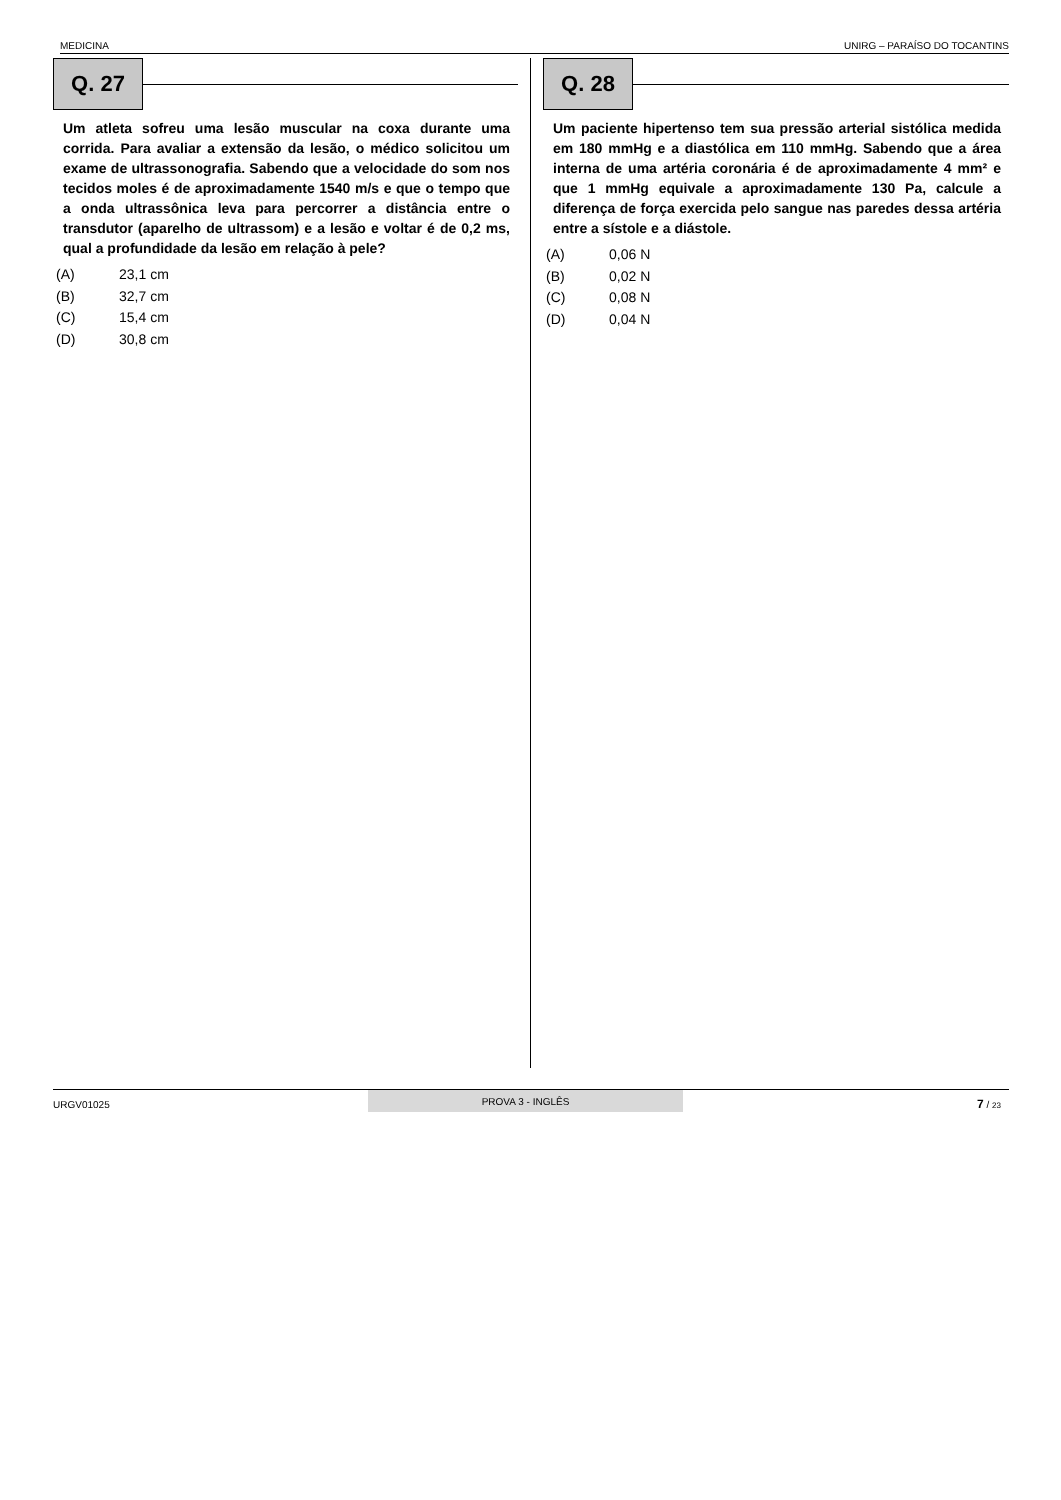MEDICINA UNIRG – PARAÍSO DO TOCANTINS
Q. 27
Um atleta sofreu uma lesão muscular na coxa durante uma corrida. Para avaliar a extensão da lesão, o médico solicitou um exame de ultrassonografia. Sabendo que a velocidade do som nos tecidos moles é de aproximadamente 1540 m/s e que o tempo que a onda ultrassônica leva para percorrer a distância entre o transdutor (aparelho de ultrassom) e a lesão e voltar é de 0,2 ms, qual a profundidade da lesão em relação à pele?
(A) 23,1 cm
(B) 32,7 cm
(C) 15,4 cm
(D) 30,8 cm
Q. 28
Um paciente hipertenso tem sua pressão arterial sistólica medida em 180 mmHg e a diastólica em 110 mmHg. Sabendo que a área interna de uma artéria coronária é de aproximadamente 4 mm² e que 1 mmHg equivale a aproximadamente 130 Pa, calcule a diferença de força exercida pelo sangue nas paredes dessa artéria entre a sístole e a diástole.
(A) 0,06 N
(B) 0,02 N
(C) 0,08 N
(D) 0,04 N
URGV01025 PROVA 3 - INGLÊS
7 / 23